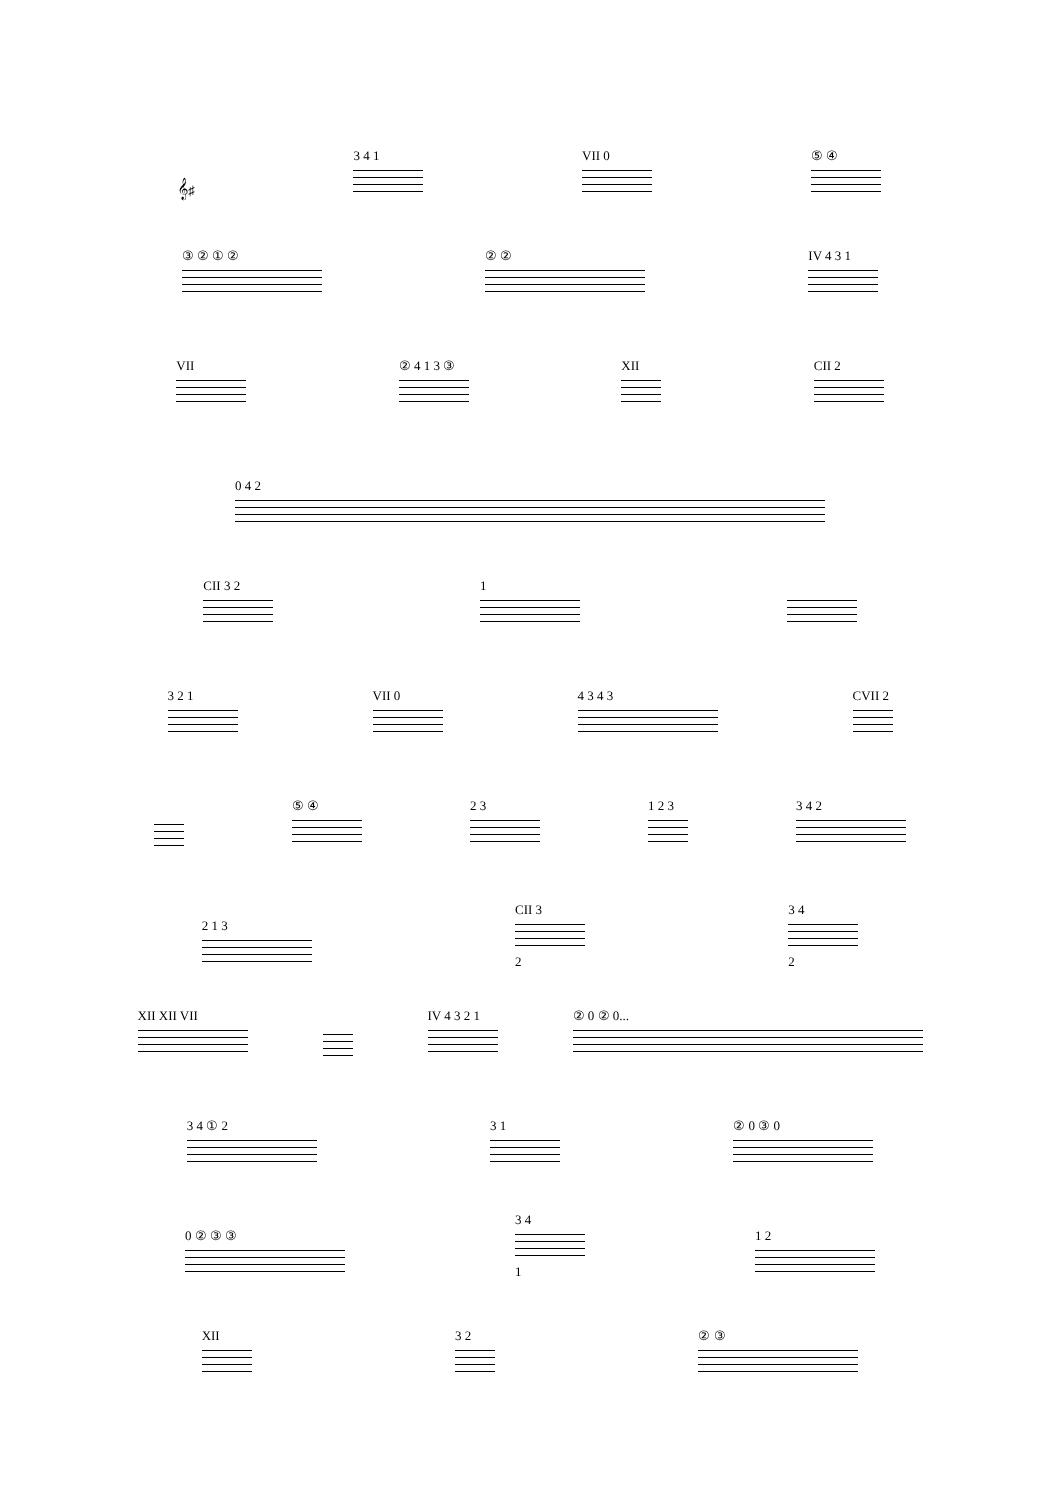𝄞♯ 3 4 1
VII 0
⑤ ④
③ ② ① ②
② ②
IV 4 3 1
VII
② 4 1 3 ③
XII
CII 2
0 4 2
CII 3 2
1
3 2 1
VII 0
4 3 4 3
CVII 2
⑤ ④
2 3
1 2 3
3 4 2
2 1 3
CII 3
2 3 4
2
XII XII VII
IV 4 3 2 1
② 0 ② 0...
3 4 ① 2
3 1
② 0 ③ 0
0 ② ③ ③
3 4
1 1 2
XII
3 2
② ③